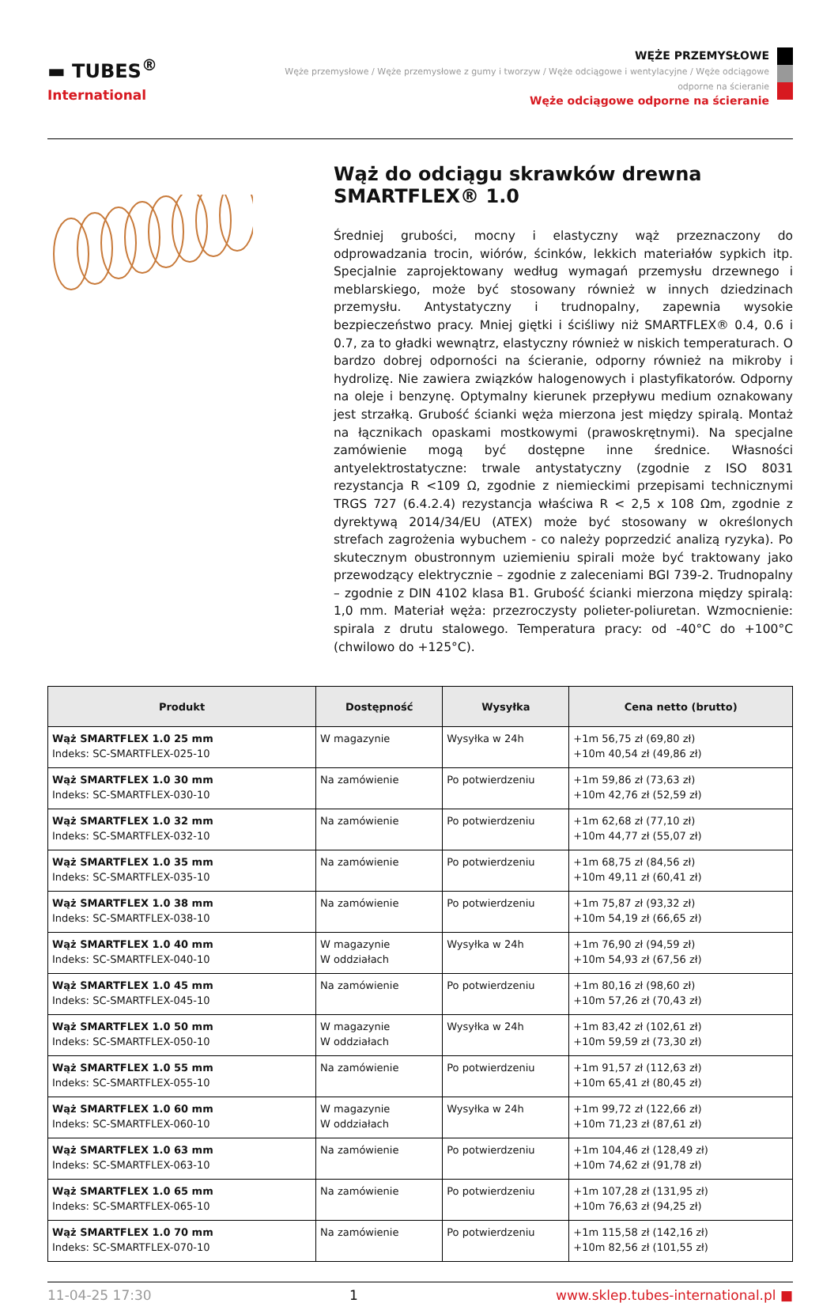▬ TUBES<sup>®</sup>
International
WĘŻE PRZEMYSŁOWE
Węże przemysłowe / Węże przemysłowe z gumy i tworzyw / Węże odciągowe i wentylacyjne / Węże odciągowe
odporne na ścieranie
Węże odciągowe odporne na ścieranie
Wąż do odciągu skrawków drewna SMARTFLEX® 1.0
Średniej grubości, mocny i elastyczny wąż przeznaczony do odprowadzania trocin, wiórów, ścinków, lekkich materiałów sypkich itp. Specjalnie zaprojektowany według wymagań przemysłu drzewnego i meblarskiego, może być stosowany również w innych dziedzinach przemysłu. Antystatyczny i trudnopalny, zapewnia wysokie bezpieczeństwo pracy. Mniej giętki i ściśliwy niż SMARTFLEX® 0.4, 0.6 i 0.7, za to gładki wewnątrz, elastyczny również w niskich temperaturach. O bardzo dobrej odporności na ścieranie, odporny również na mikroby i hydrolizę. Nie zawiera związków halogenowych i plastyfikatorów. Odporny na oleje i benzynę. Optymalny kierunek przepływu medium oznakowany jest strzałką. Grubość ścianki węża mierzona jest między spiralą. Montaż na łącznikach opaskami mostkowymi (prawoskrętnymi). Na specjalne zamówienie mogą być dostępne inne średnice. Własności antyelektrostatyczne: trwale antystatyczny (zgodnie z ISO 8031 rezystancja R <109 Ω, zgodnie z niemieckimi przepisami technicznymi TRGS 727 (6.4.2.4) rezystancja właściwa R < 2,5 x 108 Ωm, zgodnie z dyrektywą 2014/34/EU (ATEX) może być stosowany w określonych strefach zagrożenia wybuchem - co należy poprzedzić analizą ryzyka). Po skutecznym obustronnym uziemieniu spirali może być traktowany jako przewodzący elektrycznie – zgodnie z zaleceniami BGI 739-2. Trudnopalny – zgodnie z DIN 4102 klasa B1. Grubość ścianki mierzona między spiralą: 1,0 mm. Materiał węża: przezroczysty polieter-poliuretan. Wzmocnienie: spirala z drutu stalowego. Temperatura pracy: od -40°C do +100°C (chwilowo do +125°C).
| Produkt | Dostępność | Wysyłka | Cena netto (brutto) |
| --- | --- | --- | --- |
| Wąż SMARTFLEX 1.0 25 mm Indeks: SC-SMARTFLEX-025-10 | W magazynie | Wysyłka w 24h | +1m 56,75 zł (69,80 zł) +10m 40,54 zł (49,86 zł) |
| Wąż SMARTFLEX 1.0 30 mm Indeks: SC-SMARTFLEX-030-10 | Na zamówienie | Po potwierdzeniu | +1m 59,86 zł (73,63 zł) +10m 42,76 zł (52,59 zł) |
| Wąż SMARTFLEX 1.0 32 mm Indeks: SC-SMARTFLEX-032-10 | Na zamówienie | Po potwierdzeniu | +1m 62,68 zł (77,10 zł) +10m 44,77 zł (55,07 zł) |
| Wąż SMARTFLEX 1.0 35 mm Indeks: SC-SMARTFLEX-035-10 | Na zamówienie | Po potwierdzeniu | +1m 68,75 zł (84,56 zł) +10m 49,11 zł (60,41 zł) |
| Wąż SMARTFLEX 1.0 38 mm Indeks: SC-SMARTFLEX-038-10 | Na zamówienie | Po potwierdzeniu | +1m 75,87 zł (93,32 zł) +10m 54,19 zł (66,65 zł) |
| Wąż SMARTFLEX 1.0 40 mm Indeks: SC-SMARTFLEX-040-10 | W magazynie W oddziałach | Wysyłka w 24h | +1m 76,90 zł (94,59 zł) +10m 54,93 zł (67,56 zł) |
| Wąż SMARTFLEX 1.0 45 mm Indeks: SC-SMARTFLEX-045-10 | Na zamówienie | Po potwierdzeniu | +1m 80,16 zł (98,60 zł) +10m 57,26 zł (70,43 zł) |
| Wąż SMARTFLEX 1.0 50 mm Indeks: SC-SMARTFLEX-050-10 | W magazynie W oddziałach | Wysyłka w 24h | +1m 83,42 zł (102,61 zł) +10m 59,59 zł (73,30 zł) |
| Wąż SMARTFLEX 1.0 55 mm Indeks: SC-SMARTFLEX-055-10 | Na zamówienie | Po potwierdzeniu | +1m 91,57 zł (112,63 zł) +10m 65,41 zł (80,45 zł) |
| Wąż SMARTFLEX 1.0 60 mm Indeks: SC-SMARTFLEX-060-10 | W magazynie W oddziałach | Wysyłka w 24h | +1m 99,72 zł (122,66 zł) +10m 71,23 zł (87,61 zł) |
| Wąż SMARTFLEX 1.0 63 mm Indeks: SC-SMARTFLEX-063-10 | Na zamówienie | Po potwierdzeniu | +1m 104,46 zł (128,49 zł) +10m 74,62 zł (91,78 zł) |
| Wąż SMARTFLEX 1.0 65 mm Indeks: SC-SMARTFLEX-065-10 | Na zamówienie | Po potwierdzeniu | +1m 107,28 zł (131,95 zł) +10m 76,63 zł (94,25 zł) |
| Wąż SMARTFLEX 1.0 70 mm Indeks: SC-SMARTFLEX-070-10 | Na zamówienie | Po potwierdzeniu | +1m 115,58 zł (142,16 zł) +10m 82,56 zł (101,55 zł) |
11-04-25 17:30 1 www.sklep.tubes-international.pl ■